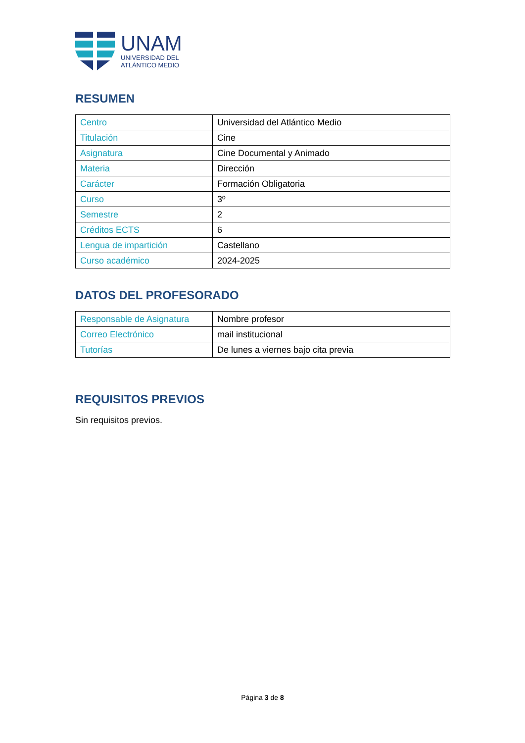UNAM
UNIVERSIDAD DEL
ATLÁNTICO MEDIO
RESUMEN
| Centro | Universidad del Atlántico Medio |
| Titulación | Cine |
| Asignatura | Cine Documental y Animado |
| Materia | Dirección |
| Carácter | Formación Obligatoria |
| Curso | 3º |
| Semestre | 2 |
| Créditos ECTS | 6 |
| Lengua de impartición | Castellano |
| Curso académico | 2024-2025 |
DATOS DEL PROFESORADO
| Responsable de Asignatura | Nombre profesor |
| Correo Electrónico | mail institucional |
| Tutorías | De lunes a viernes bajo cita previa |
REQUISITOS PREVIOS
Sin requisitos previos.
Página 3 de 8